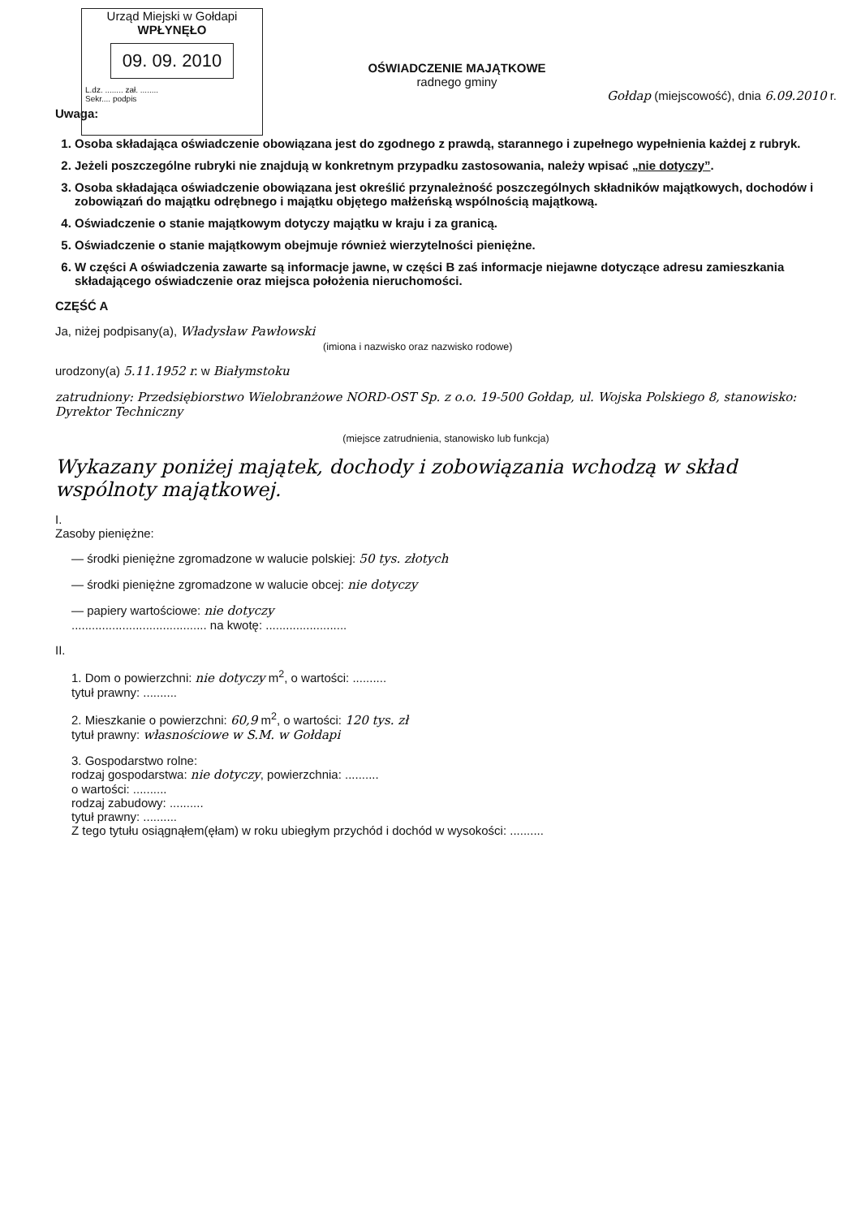Urząd Miejski w Gołdapi
WPŁYNĘŁO
09. 09. 2010
L.dz. ........ zał. ........
Sekr.... podpis
OŚWIADCZENIE MAJĄTKOWE
radnego gminy
Gołdap (miejscowość), dnia 6.09.2010 r.
Uwaga:
1. Osoba składająca oświadczenie obowiązana jest do zgodnego z prawdą, starannego i zupełnego wypełnienia każdej z rubryk.
2. Jeżeli poszczególne rubryki nie znajdują w konkretnym przypadku zastosowania, należy wpisać „nie dotyczy”.
3. Osoba składająca oświadczenie obowiązana jest określić przynależność poszczególnych składników majątkowych, dochodów i zobowiązań do majątku odrębnego i majątku objętego małżeńską wspólnością majątkową.
4. Oświadczenie o stanie majątkowym dotyczy majątku w kraju i za granicą.
5. Oświadczenie o stanie majątkowym obejmuje również wierzytelności pieniężne.
6. W części A oświadczenia zawarte są informacje jawne, w części B zaś informacje niejawne dotyczące adresu zamieszkania składającego oświadczenie oraz miejsca położenia nieruchomości.
CZĘŚĆ A
Ja, niżej podpisany(a), Władysław Pawłowski
(imiona i nazwisko oraz nazwisko rodowe)
urodzony(a) 5.11.1952 r. w Białymstoku
zatrudniony: Przedsiębiorstwo Wielobranżowe NORD-OST Sp. z o.o. 19-500 Gołdap, ul. Wojska Polskiego 8, stanowisko: Dyrektor Techniczny
(miejsce zatrudnienia, stanowisko lub funkcja)
Wykazany poniżej majątek, dochody i zobowiązania wchodzą w skład wspólnoty majątkowej.
I.
Zasoby pieniężne:
— środki pieniężne zgromadzone w walucie polskiej: 50 tys. złotych
— środki pieniężne zgromadzone w walucie obcej: nie dotyczy
— papiery wartościowe: nie dotyczy
........................................ na kwotę: ........................
II.
1. Dom o powierzchni: nie dotyczy m<sup>2</sup>, o wartości: ..........
tytuł prawny: ..........
2. Mieszkanie o powierzchni: 60,9 m<sup>2</sup>, o wartości: 120 tys. zł
tytuł prawny: własnościowe w S.M. w Gołdapi
3. Gospodarstwo rolne:
rodzaj gospodarstwa: nie dotyczy, powierzchnia: ..........
o wartości: ..........
rodzaj zabudowy: ..........
tytuł prawny: ..........
Z tego tytułu osiągnąłem(ęłam) w roku ubiegłym przychód i dochód w wysokości: ..........